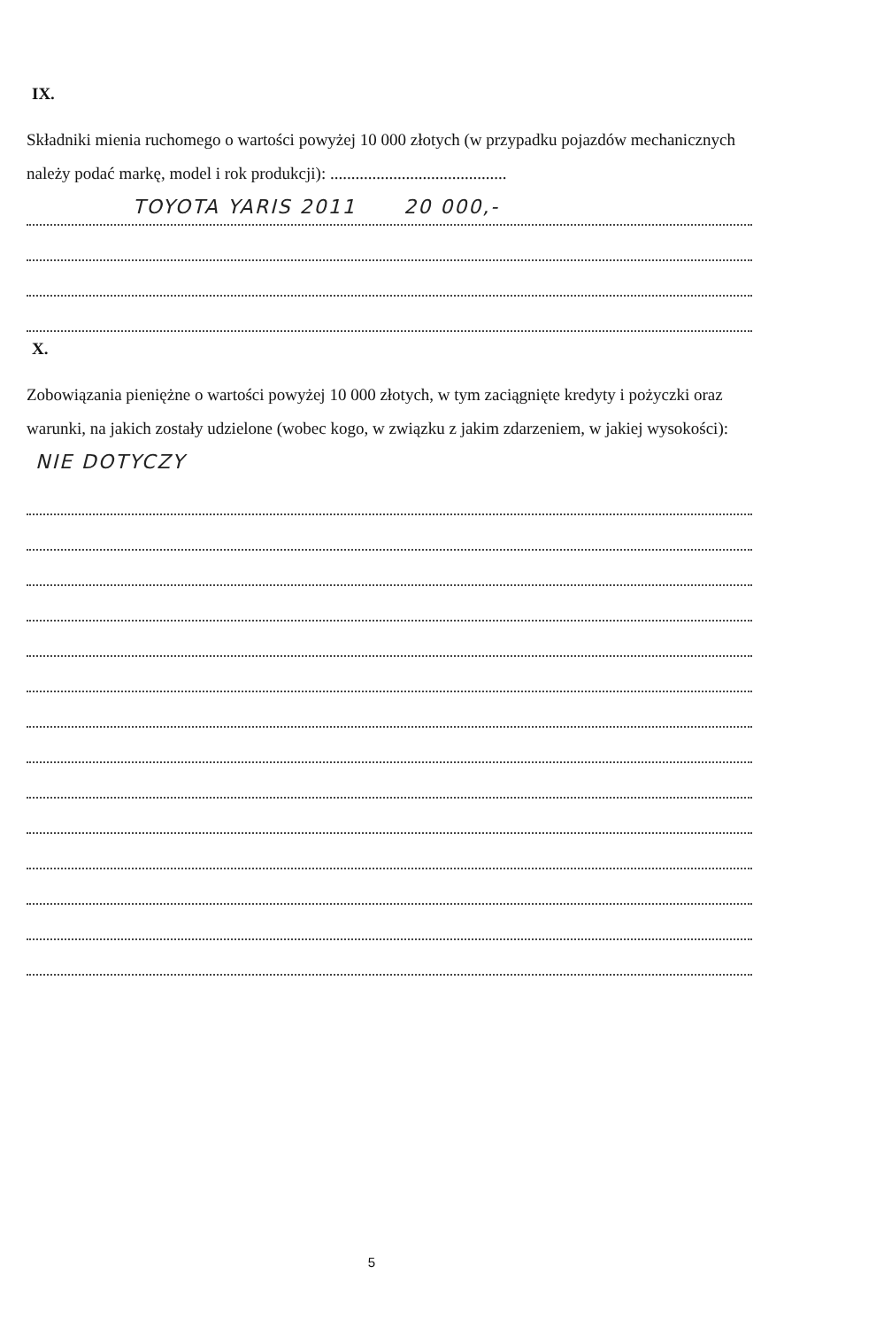IX.
Składniki mienia ruchomego o wartości powyżej 10 000 złotych (w przypadku pojazdów mechanicznych należy podać markę, model i rok produkcji): ..........................................
TOYOTA YARIS 2011 20 000,-
X.
Zobowiązania pieniężne o wartości powyżej 10 000 złotych, w tym zaciągnięte kredyty i pożyczki oraz warunki, na jakich zostały udzielone (wobec kogo, w związku z jakim zdarzeniem, w jakiej wysokości): NIE DOTYCZY
5